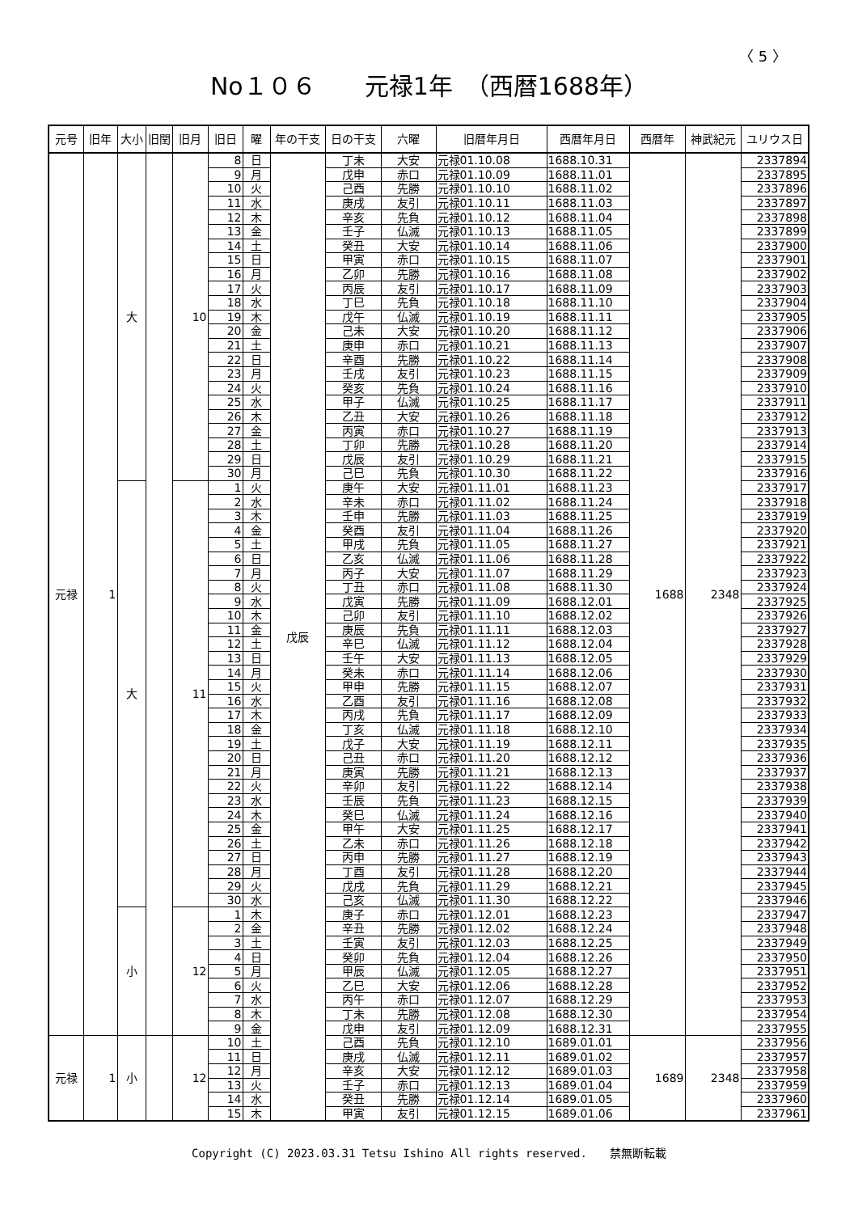〈 5 〉
No１０６　　元禄1年　（西暦1688年）
| 元号 | 旧年 | 大小 | 旧閏 | 旧月 | 旧日 | 曜 | 年の干支 | 日の干支 | 六曜 | 旧暦年月日 | 西暦年月日 | 西暦年 | 神武紀元 | ユリウス日 |
| --- | --- | --- | --- | --- | --- | --- | --- | --- | --- | --- | --- | --- | --- | --- |
| 元禄 | 1 | 大 | | 10 | 8 | 日 | 戊辰 | 丁未 | 大安 | 元禄01.10.08 | 1688.10.31 | 1688 | 2348 | 2337894 |
| | | | | | 9 | 月 | | 戊申 | 赤口 | 元禄01.10.09 | 1688.11.01 | | | 2337895 |
| | | | | | 10 | 火 | | 己酉 | 先勝 | 元禄01.10.10 | 1688.11.02 | | | 2337896 |
| | | | | | 11 | 水 | | 庚戌 | 友引 | 元禄01.10.11 | 1688.11.03 | | | 2337897 |
| | | | | | 12 | 木 | | 辛亥 | 先負 | 元禄01.10.12 | 1688.11.04 | | | 2337898 |
| | | | | | 13 | 金 | | 壬子 | 仏滅 | 元禄01.10.13 | 1688.11.05 | | | 2337899 |
| | | | | | 14 | 土 | | 癸丑 | 大安 | 元禄01.10.14 | 1688.11.06 | | | 2337900 |
| | | | | | 15 | 日 | | 甲寅 | 赤口 | 元禄01.10.15 | 1688.11.07 | | | 2337901 |
| | | | | | 16 | 月 | | 乙卯 | 先勝 | 元禄01.10.16 | 1688.11.08 | | | 2337902 |
| | | | | | 17 | 火 | | 丙辰 | 友引 | 元禄01.10.17 | 1688.11.09 | | | 2337903 |
| | | | | | 18 | 水 | | 丁巳 | 先負 | 元禄01.10.18 | 1688.11.10 | | | 2337904 |
| | | | | | 19 | 木 | | 戊午 | 仏滅 | 元禄01.10.19 | 1688.11.11 | | | 2337905 |
| | | | | | 20 | 金 | | 己未 | 大安 | 元禄01.10.20 | 1688.11.12 | | | 2337906 |
| | | | | | 21 | 土 | | 庚申 | 赤口 | 元禄01.10.21 | 1688.11.13 | | | 2337907 |
| | | | | | 22 | 日 | | 辛酉 | 先勝 | 元禄01.10.22 | 1688.11.14 | | | 2337908 |
| | | | | | 23 | 月 | | 壬戌 | 友引 | 元禄01.10.23 | 1688.11.15 | | | 2337909 |
| | | | | | 24 | 火 | | 癸亥 | 先負 | 元禄01.10.24 | 1688.11.16 | | | 2337910 |
| | | | | | 25 | 水 | | 甲子 | 仏滅 | 元禄01.10.25 | 1688.11.17 | | | 2337911 |
| | | | | | 26 | 木 | | 乙丑 | 大安 | 元禄01.10.26 | 1688.11.18 | | | 2337912 |
| | | | | | 27 | 金 | | 丙寅 | 赤口 | 元禄01.10.27 | 1688.11.19 | | | 2337913 |
| | | | | | 28 | 土 | | 丁卯 | 先勝 | 元禄01.10.28 | 1688.11.20 | | | 2337914 |
| | | | | | 29 | 日 | | 戊辰 | 友引 | 元禄01.10.29 | 1688.11.21 | | | 2337915 |
| | | | | | 30 | 月 | | 己巳 | 先負 | 元禄01.10.30 | 1688.11.22 | | | 2337916 |
| | | 大 | | 11 | 1 | 火 | | 庚午 | 大安 | 元禄01.11.01 | 1688.11.23 | | | 2337917 |
| | | | | | 2 | 水 | | 辛未 | 赤口 | 元禄01.11.02 | 1688.11.24 | | | 2337918 |
| | | | | | 3 | 木 | | 壬申 | 先勝 | 元禄01.11.03 | 1688.11.25 | | | 2337919 |
| | | | | | 4 | 金 | | 癸酉 | 友引 | 元禄01.11.04 | 1688.11.26 | | | 2337920 |
| | | | | | 5 | 土 | | 甲戌 | 先負 | 元禄01.11.05 | 1688.11.27 | | | 2337921 |
| | | | | | 6 | 日 | | 乙亥 | 仏滅 | 元禄01.11.06 | 1688.11.28 | | | 2337922 |
| | | | | | 7 | 月 | | 丙子 | 大安 | 元禄01.11.07 | 1688.11.29 | | | 2337923 |
| | | | | | 8 | 火 | | 丁丑 | 赤口 | 元禄01.11.08 | 1688.11.30 | | | 2337924 |
| | | | | | 9 | 水 | | 戊寅 | 先勝 | 元禄01.11.09 | 1688.12.01 | | | 2337925 |
| | | | | | 10 | 木 | | 己卯 | 友引 | 元禄01.11.10 | 1688.12.02 | | | 2337926 |
| | | | | | 11 | 金 | | 庚辰 | 先負 | 元禄01.11.11 | 1688.12.03 | | | 2337927 |
| | | | | | 12 | 土 | | 辛巳 | 仏滅 | 元禄01.11.12 | 1688.12.04 | | | 2337928 |
| | | | | | 13 | 日 | | 壬午 | 大安 | 元禄01.11.13 | 1688.12.05 | | | 2337929 |
| | | | | | 14 | 月 | | 癸未 | 赤口 | 元禄01.11.14 | 1688.12.06 | | | 2337930 |
| | | | | | 15 | 火 | | 甲申 | 先勝 | 元禄01.11.15 | 1688.12.07 | | | 2337931 |
| | | | | | 16 | 水 | | 乙酉 | 友引 | 元禄01.11.16 | 1688.12.08 | | | 2337932 |
| | | | | | 17 | 木 | | 丙戌 | 先負 | 元禄01.11.17 | 1688.12.09 | | | 2337933 |
| | | | | | 18 | 金 | | 丁亥 | 仏滅 | 元禄01.11.18 | 1688.12.10 | | | 2337934 |
| | | | | | 19 | 土 | | 戊子 | 大安 | 元禄01.11.19 | 1688.12.11 | | | 2337935 |
| | | | | | 20 | 日 | | 己丑 | 赤口 | 元禄01.11.20 | 1688.12.12 | | | 2337936 |
| | | | | | 21 | 月 | | 庚寅 | 先勝 | 元禄01.11.21 | 1688.12.13 | | | 2337937 |
| | | | | | 22 | 火 | | 辛卯 | 友引 | 元禄01.11.22 | 1688.12.14 | | | 2337938 |
| | | | | | 23 | 水 | | 壬辰 | 先負 | 元禄01.11.23 | 1688.12.15 | | | 2337939 |
| | | | | | 24 | 木 | | 癸巳 | 仏滅 | 元禄01.11.24 | 1688.12.16 | | | 2337940 |
| | | | | | 25 | 金 | | 甲午 | 大安 | 元禄01.11.25 | 1688.12.17 | | | 2337941 |
| | | | | | 26 | 土 | | 乙未 | 赤口 | 元禄01.11.26 | 1688.12.18 | | | 2337942 |
| | | | | | 27 | 日 | | 丙申 | 先勝 | 元禄01.11.27 | 1688.12.19 | | | 2337943 |
| | | | | | 28 | 月 | | 丁酉 | 友引 | 元禄01.11.28 | 1688.12.20 | | | 2337944 |
| | | | | | 29 | 火 | | 戊戌 | 先負 | 元禄01.11.29 | 1688.12.21 | | | 2337945 |
| | | | | | 30 | 水 | | 己亥 | 仏滅 | 元禄01.11.30 | 1688.12.22 | | | 2337946 |
| | | 小 | | 12 | 1 | 木 | | 庚子 | 赤口 | 元禄01.12.01 | 1688.12.23 | | | 2337947 |
| | | | | | 2 | 金 | | 辛丑 | 先勝 | 元禄01.12.02 | 1688.12.24 | | | 2337948 |
| | | | | | 3 | 土 | | 壬寅 | 友引 | 元禄01.12.03 | 1688.12.25 | | | 2337949 |
| | | | | | 4 | 日 | | 癸卯 | 先負 | 元禄01.12.04 | 1688.12.26 | | | 2337950 |
| | | | | | 5 | 月 | | 甲辰 | 仏滅 | 元禄01.12.05 | 1688.12.27 | | | 2337951 |
| | | | | | 6 | 火 | | 乙巳 | 大安 | 元禄01.12.06 | 1688.12.28 | | | 2337952 |
| | | | | | 7 | 水 | | 丙午 | 赤口 | 元禄01.12.07 | 1688.12.29 | | | 2337953 |
| | | | | | 8 | 木 | | 丁未 | 先勝 | 元禄01.12.08 | 1688.12.30 | | | 2337954 |
| | | | | | 9 | 金 | | 戊申 | 友引 | 元禄01.12.09 | 1688.12.31 | | | 2337955 |
| 元禄 | 1 | 小 | | 12 | 10 | 土 | | 己酉 | 先負 | 元禄01.12.10 | 1689.01.01 | 1689 | 2348 | 2337956 |
| | | | | | 11 | 日 | | 庚戌 | 仏滅 | 元禄01.12.11 | 1689.01.02 | | | 2337957 |
| | | | | | 12 | 月 | | 辛亥 | 大安 | 元禄01.12.12 | 1689.01.03 | | | 2337958 |
| | | | | | 13 | 火 | | 壬子 | 赤口 | 元禄01.12.13 | 1689.01.04 | | | 2337959 |
| | | | | | 14 | 水 | | 癸丑 | 先勝 | 元禄01.12.14 | 1689.01.05 | | | 2337960 |
| | | | | | 15 | 木 | | 甲寅 | 友引 | 元禄01.12.15 | 1689.01.06 | | | 2337961 |
Copyright (C) 2023.03.31 Tetsu Ishino All rights reserved.　　禁無断転載